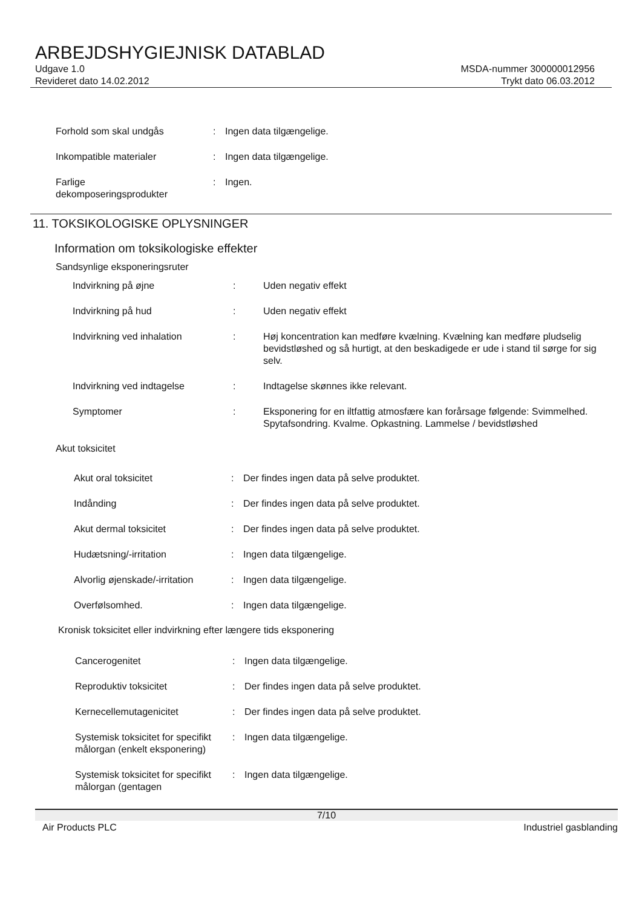ARBEJDSHYGIEJNISK DATABLAD
Udgave 1.0
Revideret dato 14.02.2012
MSDA-nummer 300000012956
Trykt dato 06.03.2012
Forhold som skal undgås : Ingen data tilgængelige.
Inkompatible materialer : Ingen data tilgængelige.
Farlige
dekomposeringsprodukter
: Ingen.
11. TOKSIKOLOGISKE OPLYSNINGER
Information om toksikologiske effekter
Sandsynlige eksponeringsruter
Indvirkning på øjne : Uden negativ effekt
Indvirkning på hud : Uden negativ effekt
Indvirkning ved inhalation : Høj koncentration kan medføre kvælning. Kvælning kan medføre pludselig bevidstløshed og så hurtigt, at den beskadigede er ude i stand til sørge for sig selv.
Indvirkning ved indtagelse : Indtagelse skønnes ikke relevant.
Symptomer : Eksponering for en iltfattig atmosfære kan forårsage følgende: Svimmelhed. Spytafsondring. Kvalme. Opkastning. Lammelse / bevidstløshed
Akut toksicitet
Akut oral toksicitet : Der findes ingen data på selve produktet.
Indånding : Der findes ingen data på selve produktet.
Akut dermal toksicitet : Der findes ingen data på selve produktet.
Hudætsning/-irritation : Ingen data tilgængelige.
Alvorlig øjenskade/-irritation
: Ingen data tilgængelige.
Overfølsomhed. : Ingen data tilgængelige.
Kronisk toksicitet eller indvirkning efter længere tids eksponering
Cancerogenitet : Ingen data tilgængelige.
Reproduktiv toksicitet : Der findes ingen data på selve produktet.
Kernecellemutagenicitet : Der findes ingen data på selve produktet.
Systemisk toksicitet for specifikt målorgan (enkelt eksponering)
: Ingen data tilgængelige.
Systemisk toksicitet for specifikt målorgan (gentagen
: Ingen data tilgængelige.
7/10
Air Products PLC Industriel gasblanding